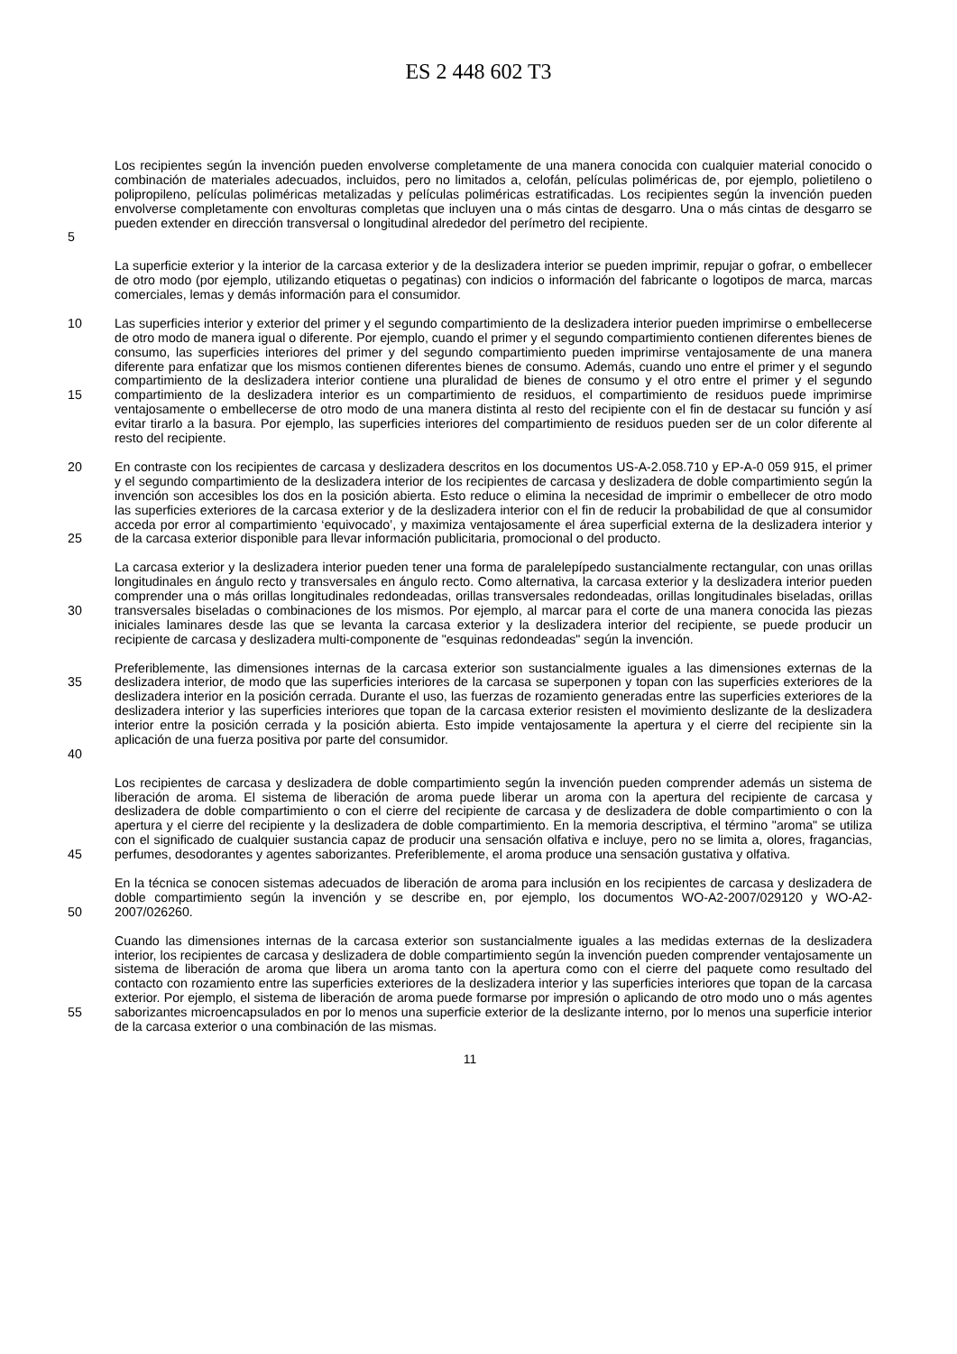ES 2 448 602 T3
5
Los recipientes según la invención pueden envolverse completamente de una manera conocida con cualquier material conocido o combinación de materiales adecuados, incluidos, pero no limitados a, celofán, películas poliméricas de, por ejemplo, polietileno o polipropileno, películas poliméricas metalizadas y películas poliméricas estratificadas. Los recipientes según la invención pueden envolverse completamente con envolturas completas que incluyen una o más cintas de desgarro. Una o más cintas de desgarro se pueden extender en dirección transversal o longitudinal alrededor del perímetro del recipiente.
La superficie exterior y la interior de la carcasa exterior y de la deslizadera interior se pueden imprimir, repujar o gofrar, o embellecer de otro modo (por ejemplo, utilizando etiquetas o pegatinas) con indicios o información del fabricante o logotipos de marca, marcas comerciales, lemas y demás información para el consumidor.
10
15
Las superficies interior y exterior del primer y el segundo compartimiento de la deslizadera interior pueden imprimirse o embellecerse de otro modo de manera igual o diferente. Por ejemplo, cuando el primer y el segundo compartimiento contienen diferentes bienes de consumo, las superficies interiores del primer y del segundo compartimiento pueden imprimirse ventajosamente de una manera diferente para enfatizar que los mismos contienen diferentes bienes de consumo. Además, cuando uno entre el primer y el segundo compartimiento de la deslizadera interior contiene una pluralidad de bienes de consumo y el otro entre el primer y el segundo compartimiento de la deslizadera interior es un compartimiento de residuos, el compartimiento de residuos puede imprimirse ventajosamente o embellecerse de otro modo de una manera distinta al resto del recipiente con el fin de destacar su función y así evitar tirarlo a la basura. Por ejemplo, las superficies interiores del compartimiento de residuos pueden ser de un color diferente al resto del recipiente.
20
25
En contraste con los recipientes de carcasa y deslizadera descritos en los documentos US-A-2.058.710 y EP-A-0 059 915, el primer y el segundo compartimiento de la deslizadera interior de los recipientes de carcasa y deslizadera de doble compartimiento según la invención son accesibles los dos en la posición abierta. Esto reduce o elimina la necesidad de imprimir o embellecer de otro modo las superficies exteriores de la carcasa exterior y de la deslizadera interior con el fin de reducir la probabilidad de que al consumidor acceda por error al compartimiento ‘equivocado’, y maximiza ventajosamente el área superficial externa de la deslizadera interior y de la carcasa exterior disponible para llevar información publicitaria, promocional o del producto.
30
La carcasa exterior y la deslizadera interior pueden tener una forma de paralelepípedo sustancialmente rectangular, con unas orillas longitudinales en ángulo recto y transversales en ángulo recto. Como alternativa, la carcasa exterior y la deslizadera interior pueden comprender una o más orillas longitudinales redondeadas, orillas transversales redondeadas, orillas longitudinales biseladas, orillas transversales biseladas o combinaciones de los mismos. Por ejemplo, al marcar para el corte de una manera conocida las piezas iniciales laminares desde las que se levanta la carcasa exterior y la deslizadera interior del recipiente, se puede producir un recipiente de carcasa y deslizadera multi-componente de "esquinas redondeadas" según la invención.
35
40
Preferiblemente, las dimensiones internas de la carcasa exterior son sustancialmente iguales a las dimensiones externas de la deslizadera interior, de modo que las superficies interiores de la carcasa se superponen y topan con las superficies exteriores de la deslizadera interior en la posición cerrada. Durante el uso, las fuerzas de rozamiento generadas entre las superficies exteriores de la deslizadera interior y las superficies interiores que topan de la carcasa exterior resisten el movimiento deslizante de la deslizadera interior entre la posición cerrada y la posición abierta. Esto impide ventajosamente la apertura y el cierre del recipiente sin la aplicación de una fuerza positiva por parte del consumidor.
45
Los recipientes de carcasa y deslizadera de doble compartimiento según la invención pueden comprender además un sistema de liberación de aroma. El sistema de liberación de aroma puede liberar un aroma con la apertura del recipiente de carcasa y deslizadera de doble compartimiento o con el cierre del recipiente de carcasa y de deslizadera de doble compartimiento o con la apertura y el cierre del recipiente y la deslizadera de doble compartimiento. En la memoria descriptiva, el término "aroma" se utiliza con el significado de cualquier sustancia capaz de producir una sensación olfativa e incluye, pero no se limita a, olores, fragancias, perfumes, desodorantes y agentes saborizantes. Preferiblemente, el aroma produce una sensación gustativa y olfativa.
50
En la técnica se conocen sistemas adecuados de liberación de aroma para inclusión en los recipientes de carcasa y deslizadera de doble compartimiento según la invención y se describe en, por ejemplo, los documentos WO-A2-2007/029120 y WO-A2-2007/026260.
55
Cuando las dimensiones internas de la carcasa exterior son sustancialmente iguales a las medidas externas de la deslizadera interior, los recipientes de carcasa y deslizadera de doble compartimiento según la invención pueden comprender ventajosamente un sistema de liberación de aroma que libera un aroma tanto con la apertura como con el cierre del paquete como resultado del contacto con rozamiento entre las superficies exteriores de la deslizadera interior y las superficies interiores que topan de la carcasa exterior. Por ejemplo, el sistema de liberación de aroma puede formarse por impresión o aplicando de otro modo uno o más agentes saborizantes microencapsulados en por lo menos una superficie exterior de la deslizante interno, por lo menos una superficie interior de la carcasa exterior o una combinación de las mismas.
11